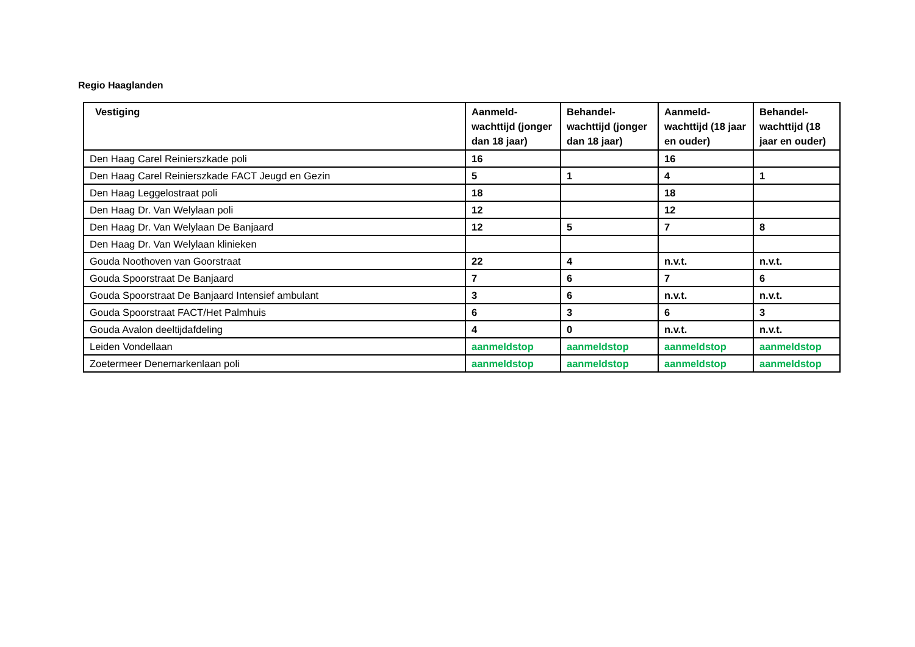Regio Haaglanden
| Vestiging | Aanmeld-wachttijd (jonger dan 18 jaar) | Behandel-wachttijd (jonger dan 18 jaar) | Aanmeld-wachttijd (18 jaar en ouder) | Behandel-wachttijd (18 jaar en ouder) |
| --- | --- | --- | --- | --- |
| Den Haag Carel Reinierszkade poli | 16 | | 16 | |
| Den Haag Carel Reinierszkade FACT Jeugd en Gezin | 5 | 1 | 4 | 1 |
| Den Haag Leggelostraat poli | 18 | | 18 | |
| Den Haag Dr. Van Welylaan poli | 12 | | 12 | |
| Den Haag Dr. Van Welylaan De Banjaard | 12 | 5 | 7 | 8 |
| Den Haag Dr. Van Welylaan klinieken | | | | |
| Gouda Noothoven van Goorstraat | 22 | 4 | n.v.t. | n.v.t. |
| Gouda Spoorstraat De Banjaard | 7 | 6 | 7 | 6 |
| Gouda Spoorstraat De Banjaard Intensief ambulant | 3 | 6 | n.v.t. | n.v.t. |
| Gouda Spoorstraat FACT/Het Palmhuis | 6 | 3 | 6 | 3 |
| Gouda Avalon deeltijdafdeling | 4 | 0 | n.v.t. | n.v.t. |
| Leiden Vondellaan | aanmeldstop | aanmeldstop | aanmeldstop | aanmeldstop |
| Zoetermeer Denemarkenlaan poli | aanmeldstop | aanmeldstop | aanmeldstop | aanmeldstop |